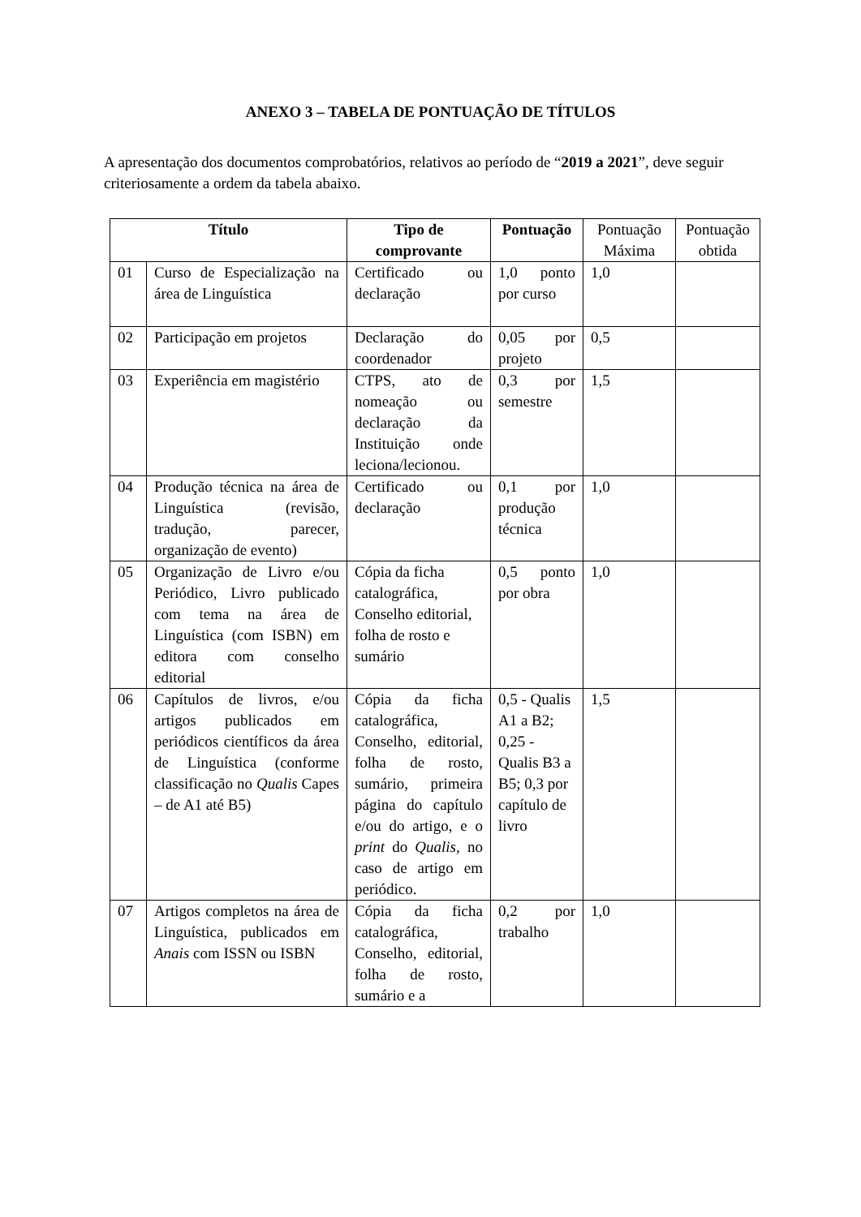ANEXO 3 – TABELA DE PONTUAÇÃO DE TÍTULOS
A apresentação dos documentos comprobatórios, relativos ao período de “2019 a 2021”, deve seguir criteriosamente a ordem da tabela abaixo.
| Título | | Tipo de comprovante | Pontuação | Pontuação Máxima | Pontuação obtida |
| --- | --- | --- | --- | --- | --- |
| 01 | Curso de Especialização na área de Linguística | Certificado ou declaração | 1,0 ponto por curso | 1,0 | |
| 02 | Participação em projetos | Declaração do coordenador | 0,05 por projeto | 0,5 | |
| 03 | Experiência em magistério | CTPS, ato de nomeação ou declaração da Instituição onde leciona/lecionou. | 0,3 por semestre | 1,5 | |
| 04 | Produção técnica na área de Linguística (revisão, tradução, parecer, organização de evento) | Certificado ou declaração | 0,1 por produção técnica | 1,0 | |
| 05 | Organização de Livro e/ou Periódico, Livro publicado com tema na área de Linguística (com ISBN) em editora com conselho editorial | Cópia da ficha catalográfica, Conselho editorial, folha de rosto e sumário | 0,5 ponto por obra | 1,0 | |
| 06 | Capítulos de livros, e/ou artigos publicados em periódicos científicos da área de Linguística (conforme classificação no Qualis Capes – de A1 até B5) | Cópia da ficha catalográfica, Conselho, editorial, folha de rosto, sumário, primeira página do capítulo e/ou do artigo, e o print do Qualis , no caso de artigo em periódico. | 0,5 - Qualis A1 a B2; 0,25 - Qualis B3 a B5; 0,3 por capítulo de livro | 1,5 | |
| 07 | Artigos completos na área de Linguística, publicados em Anais com ISSN ou ISBN | Cópia da ficha catalográfica, Conselho, editorial, folha de rosto, sumário e a | 0,2 por trabalho | 1,0 | |